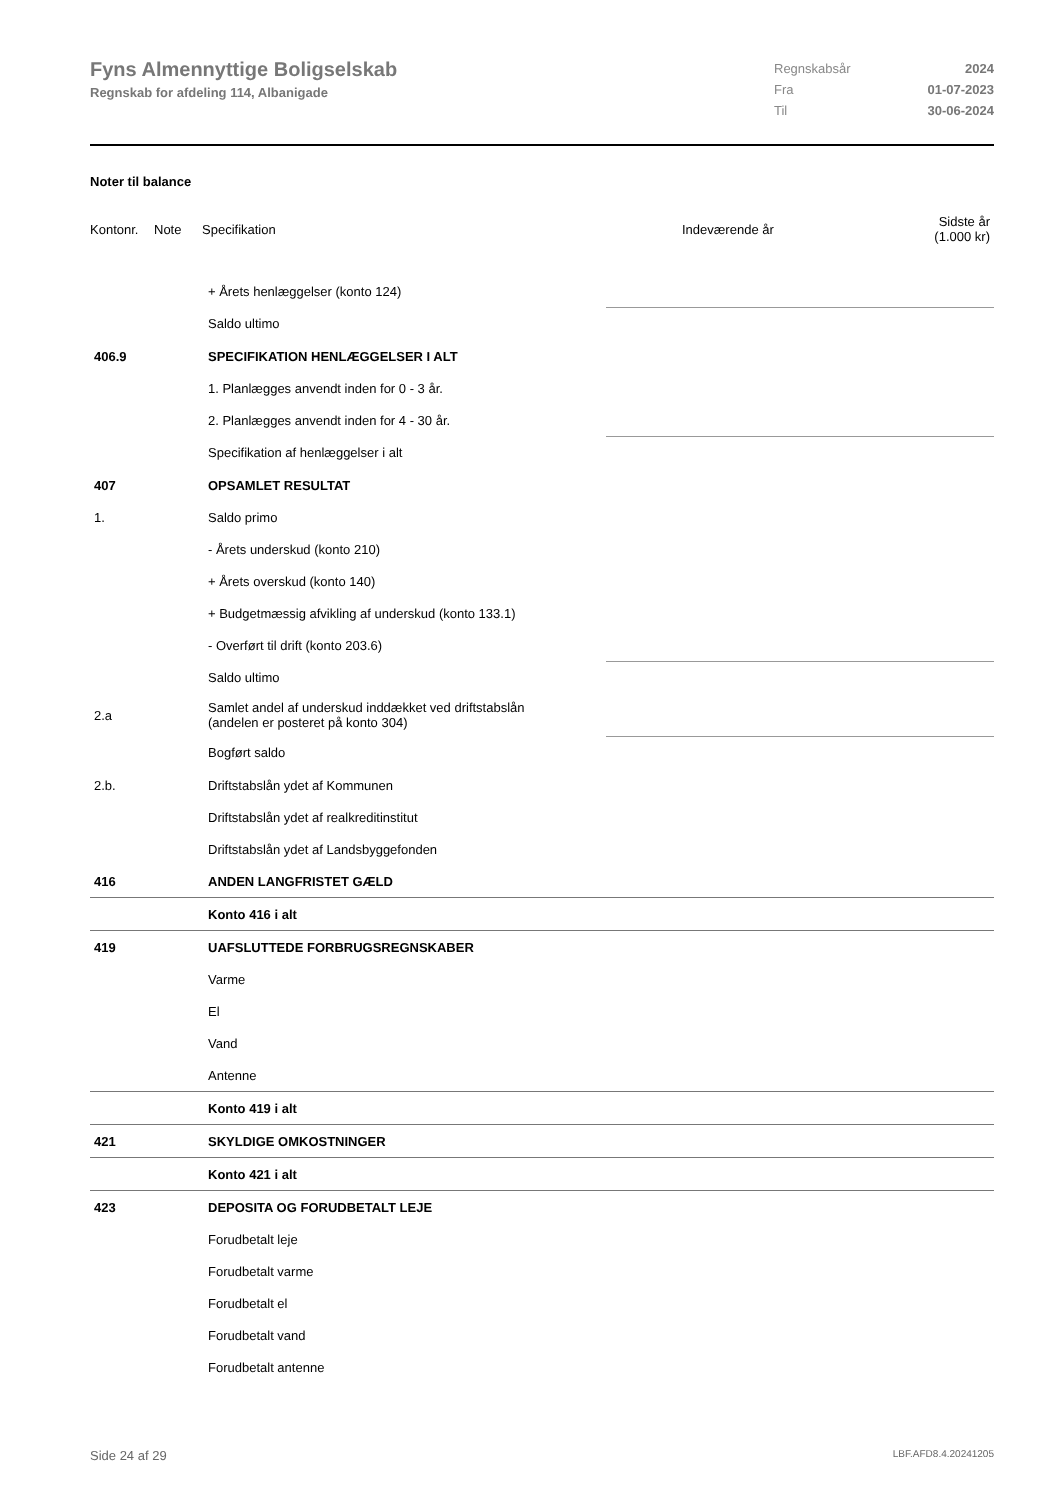Fyns Almennyttige Boligselskab
Regnskab for afdeling 114, Albanigade
Regnskabsår 2024
Fra 01-07-2023
Til 30-06-2024
Noter til balance
| Kontonr. | Note | Specifikation | Indeværende år | Sidste år (1.000 kr) |
| | + Årets henlæggelser (konto 124) | |
| | Saldo ultimo | |
| 406.9 | SPECIFIKATION HENLÆGGELSER I ALT | |
| | 1. Planlægges anvendt inden for 0 - 3 år. | |
| | 2. Planlægges anvendt inden for 4 - 30 år. | |
| | Specifikation af henlæggelser i alt | |
| 407 | OPSAMLET RESULTAT | |
| 1. | Saldo primo | |
| | - Årets underskud (konto 210) | |
| | + Årets overskud (konto 140) | |
| | + Budgetmæssig afvikling af underskud (konto 133.1) | |
| | - Overført til drift (konto 203.6) | |
| | Saldo ultimo | |
| 2.a | Samlet andel af underskud inddækket ved driftstabslån (andelen er posteret på konto 304) | |
| | Bogført saldo | |
| 2.b. | Driftstabslån ydet af Kommunen | |
| | Driftstabslån ydet af realkreditinstitut | |
| | Driftstabslån ydet af Landsbyggefonden | |
| 416 | ANDEN LANGFRISTET GÆLD | |
| | Konto 416 i alt | |
| 419 | UAFSLUTTEDE FORBRUGSREGNSKABER | |
| | Varme | |
| | El | |
| | Vand | |
| | Antenne | |
| | Konto 419 i alt | |
| 421 | SKYLDIGE OMKOSTNINGER | |
| | Konto 421 i alt | |
| 423 | DEPOSITA OG FORUDBETALT LEJE | |
| | Forudbetalt leje | |
| | Forudbetalt varme | |
| | Forudbetalt el | |
| | Forudbetalt vand | |
| | Forudbetalt antenne | |
Side 24 af 29 LBF.AFD8.4.20241205